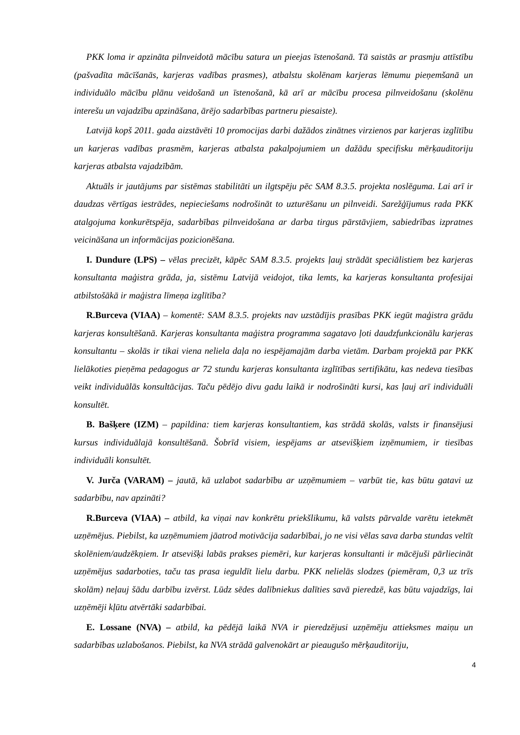PKK loma ir apzināta pilnveidotā mācību satura un pieejas īstenošanā. Tā saistās ar prasmju attīstību (pašvadīta mācīšanās, karjeras vadības prasmes), atbalstu skolēnam karjeras lēmumu pieņemšanā un individuālo mācību plānu veidošanā un īstenošanā, kā arī ar mācību procesa pilnveidošanu (skolēnu interešu un vajadzību apzināšana, ārējo sadarbības partneru piesaiste).
Latvijā kopš 2011. gada aizstāvēti 10 promocijas darbi dažādos zinātnes virzienos par karjeras izglītību un karjeras vadības prasmēm, karjeras atbalsta pakalpojumiem un dažādu specifisku mērķauditoriju karjeras atbalsta vajadzībām.
Aktuāls ir jautājums par sistēmas stabilitāti un ilgtspēju pēc SAM 8.3.5. projekta noslēguma. Lai arī ir daudzas vērtīgas iestrādes, nepieciešams nodrošināt to uzturēšanu un pilnveidi. Sarežģījumus rada PKK atalgojuma konkurētspēja, sadarbības pilnveidošana ar darba tirgus pārstāvjiem, sabiedrības izpratnes veicināšana un informācijas pozicionēšana.
I. Dundure (LPS) – vēlas precizēt, kāpēc SAM 8.3.5. projekts ļauj strādāt speciālistiem bez karjeras konsultanta maģistra grāda, ja, sistēmu Latvijā veidojot, tika lemts, ka karjeras konsultanta profesijai atbilstošākā ir maģistra līmeņa izglītība?
R.Burceva (VIAA) – komentē: SAM 8.3.5. projekts nav uzstādījis prasības PKK iegūt maģistra grādu karjeras konsultēšanā. Karjeras konsultanta maģistra programma sagatavo ļoti daudzfunkcionālu karjeras konsultantu – skolās ir tikai viena neliela daļa no iespējamajām darba vietām. Darbam projektā par PKK lielākoties pieņēma pedagogus ar 72 stundu karjeras konsultanta izglītības sertifikātu, kas nedeva tiesības veikt individuālās konsultācijas. Taču pēdējo divu gadu laikā ir nodrošināti kursi, kas ļauj arī individuāli konsultēt.
B. Bašķere (IZM) – papildina: tiem karjeras konsultantiem, kas strādā skolās, valsts ir finansējusi kursus individuālajā konsultēšanā. Šobrīd visiem, iespējams ar atsevišķiem izņēmumiem, ir tiesības individuāli konsultēt.
V. Jurča (VARAM) – jautā, kā uzlabot sadarbību ar uzņēmumiem – varbūt tie, kas būtu gatavi uz sadarbību, nav apzināti?
R.Burceva (VIAA) – atbild, ka viņai nav konkrētu priekšlikumu, kā valsts pārvalde varētu ietekmēt uzņēmējus. Piebilst, ka uzņēmumiem jāatrod motivācija sadarbībai, jo ne visi vēlas sava darba stundas veltīt skolēniem/audzēkņiem. Ir atsevišķi labās prakses piemēri, kur karjeras konsultanti ir mācējuši pārliecināt uzņēmējus sadarboties, taču tas prasa ieguldīt lielu darbu. PKK nelielās slodzes (piemēram, 0,3 uz trīs skolām) neļauj šādu darbību izvērst. Lūdz sēdes dalībniekus dalīties savā pieredzē, kas būtu vajadzīgs, lai uzņēmēji kļūtu atvērtāki sadarbībai.
E. Lossane (NVA) – atbild, ka pēdējā laikā NVA ir pieredzējusi uzņēmēju attieksmes maiņu un sadarbības uzlabošanos. Piebilst, ka NVA strādā galvenokārt ar pieaugušo mērķauditoriju,
4